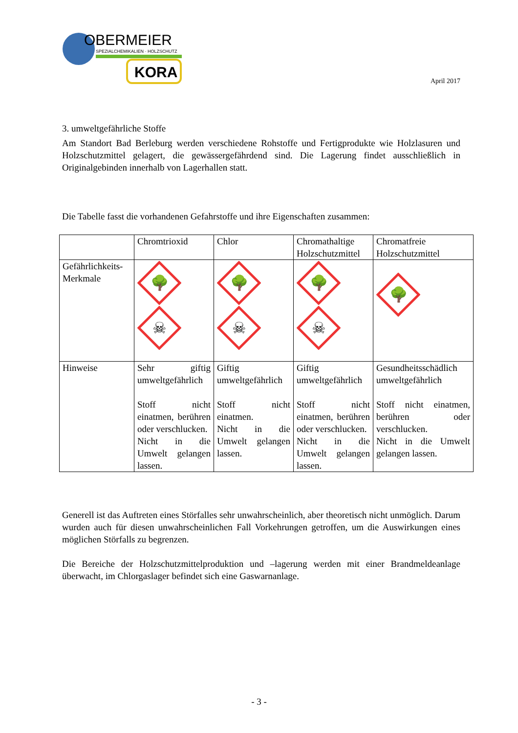OBERMEIER
SPEZIALCHEMIKALIEN · HOLZSCHUTZ
KORA
April 2017
3. umweltgefährliche Stoffe
Am Standort Bad Berleburg werden verschiedene Rohstoffe und Fertigprodukte wie Holzlasuren und Holzschutzmittel gelagert, die gewässergefährdend sind. Die Lagerung findet ausschließlich in Originalgebinden innerhalb von Lagerhallen statt.
Die Tabelle fasst die vorhandenen Gefahrstoffe und ihre Eigenschaften zusammen:
| | Chromtrioxid | Chlor | Chromathaltige Holzschutzmittel | Chromatfreie Holzschutzmittel |
| Gefährlichkeits-Merkmale | 🌳 ☠ | 🌳 ☠ | 🌳 ☠ | 🌳 |
| Hinweise | Sehr giftig umweltgefährlich Stoff nicht einatmen, berühren oder verschlucken. Nicht in die Umwelt gelangen lassen. | Giftig umweltgefährlich Stoff nicht einatmen. Nicht in die Umwelt gelangen lassen. | Giftig umweltgefährlich Stoff nicht einatmen, berühren oder verschlucken. Nicht in die Umwelt gelangen lassen. | Gesundheitsschädlich umweltgefährlich Stoff nicht einatmen, berühren oder verschlucken. Nicht in die Umwelt gelangen lassen. |
Generell ist das Auftreten eines Störfalles sehr unwahrscheinlich, aber theoretisch nicht unmöglich. Darum wurden auch für diesen unwahrscheinlichen Fall Vorkehrungen getroffen, um die Auswirkungen eines möglichen Störfalls zu begrenzen.
Die Bereiche der Holzschutzmittelproduktion und –lagerung werden mit einer Brandmeldeanlage überwacht, im Chlorgaslager befindet sich eine Gaswarnanlage.
- 3 -